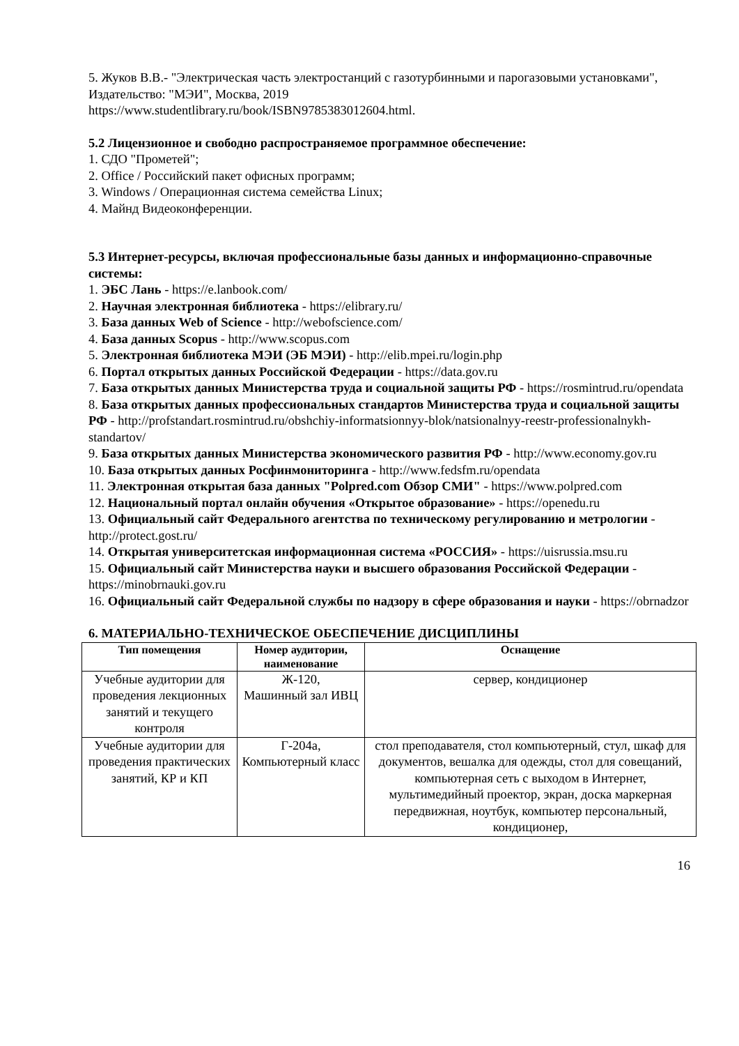5. Жуков В.В.- "Электрическая часть электростанций с газотурбинными и парогазовыми установками", Издательство: "МЭИ", Москва, 2019
https://www.studentlibrary.ru/book/ISBN9785383012604.html.
5.2 Лицензионное и свободно распространяемое программное обеспечение:
1. СДО "Прометей";
2. Office / Российский пакет офисных программ;
3. Windows / Операционная система семейства Linux;
4. Майнд Видеоконференции.
5.3 Интернет-ресурсы, включая профессиональные базы данных и информационно-справочные системы:
1. ЭБС Лань - https://e.lanbook.com/
2. Научная электронная библиотека - https://elibrary.ru/
3. База данных Web of Science - http://webofscience.com/
4. База данных Scopus - http://www.scopus.com
5. Электронная библиотека МЭИ (ЭБ МЭИ) - http://elib.mpei.ru/login.php
6. Портал открытых данных Российской Федерации - https://data.gov.ru
7. База открытых данных Министерства труда и социальной защиты РФ - https://rosmintrud.ru/opendata
8. База открытых данных профессиональных стандартов Министерства труда и социальной защиты РФ - http://profstandart.rosmintrud.ru/obshchiy-informatsionnyy-blok/natsionalnyy-reestr-professionalnykh-standartov/
9. База открытых данных Министерства экономического развития РФ - http://www.economy.gov.ru
10. База открытых данных Росфинмониторинга - http://www.fedsfm.ru/opendata
11. Электронная открытая база данных "Polpred.com Обзор СМИ" - https://www.polpred.com
12. Национальный портал онлайн обучения «Открытое образование» - https://openedu.ru
13. Официальный сайт Федерального агентства по техническому регулированию и метрологии - http://protect.gost.ru/
14. Открытая университетская информационная система «РОССИЯ» - https://uisrussia.msu.ru
15. Официальный сайт Министерства науки и высшего образования Российской Федерации - https://minobrnauki.gov.ru
16. Официальный сайт Федеральной службы по надзору в сфере образования и науки - https://obrnadzor
6. МАТЕРИАЛЬНО-ТЕХНИЧЕСКОЕ ОБЕСПЕЧЕНИЕ ДИСЦИПЛИНЫ
| Тип помещения | Номер аудитории, наименование | Оснащение |
| --- | --- | --- |
| Учебные аудитории для проведения лекционных занятий и текущего контроля | Ж-120, Машинный зал ИВЦ | сервер, кондиционер |
| Учебные аудитории для проведения практических занятий, КР и КП | Г-204а, Компьютерный класс | стол преподавателя, стол компьютерный, стул, шкаф для документов, вешалка для одежды, стол для совещаний, компьютерная сеть с выходом в Интернет, мультимедийный проектор, экран, доска маркерная передвижная, ноутбук, компьютер персональный, кондиционер, |
16